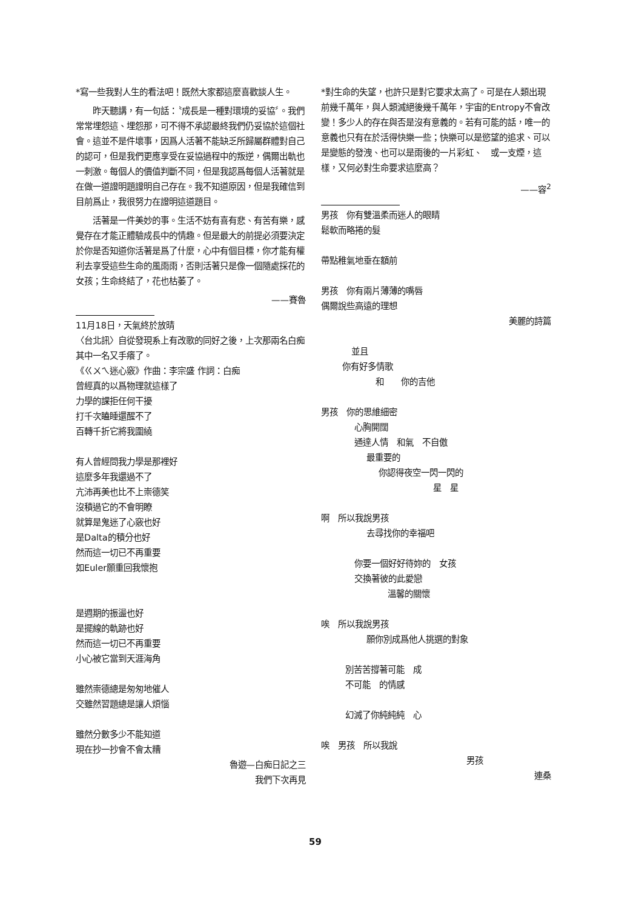*寫一些我對人生的看法吧！既然大家都這麼喜歡談人生。
　　昨天聽講，有一句話：〝成長是一種對環境的妥協〞。我們常常埋怨這、埋怨那，可不得不承認最終我們仍妥協於這個社會。這並不是件壞事，因爲人活著不能缺乏所歸屬群體對自己的認可，但是我們更應享受在妥協過程中的叛逆，偶爾出軌也一刺激。每個人的價值判斷不同，但是我認爲每個人活著就是在做一道證明題證明自己存在。我不知道原因，但是我確信到目前爲止，我很努力在證明這道題目。
　　活著是一件美妙的事。生活不妨有喜有悲、有苦有樂，感覺存在才能正體驗成長中的情趣。但是最大的前提必須要決定於你是否知道你活著是爲了什麼，心中有個目標，你才能有權利去享受這些生命的風雨雨，否則活著只是像一個隨處採花的女孩；生命終結了，花也枯萎了。
——賽魯
11月18日，天氣終於放晴
〈台北訊〉自從發現系上有改歌的同好之後，上次那兩名白痴其中一名又手癢了。
《ㄍㄨㄟ迷心竅》作曲：李宗盛 作詞：白痴
曾經真的以爲物理就這樣了
力學的課拒任何干擾
打千次瞌睡還醒不了
百轉千折它將我圍繞
有人曾經問我力學是那裡好
這麼多年我還過不了
亢沛再美也比不上崇德笑
沒積過它的不會明瞭
就算是鬼迷了心竅也好
是Dalta的積分也好
然而這一切已不再重要
如Euler願重回我懷抱
是週期的振盪也好
是擺線的軌跡也好
然而這一切已不再重要
小心被它當到天涯海角
雖然崇德總是匆匆地催人
交雖然習題總是讓人煩惱
雖然分數多少不能知道
現在抄一抄會不會太糟
魯遊—白痴日記之三
我們下次再見
*對生命的失望，也許只是對它要求太高了。可是在人類出現前幾千萬年，與人類滅絕後幾千萬年，宇宙的Entropy不會改變！多少人的存在與否是沒有意義的。若有可能的話，唯一的意義也只有在於活得快樂一些；快樂可以是慾望的追求、可以是變態的發洩、也可以是雨後的一片彩虹、　或一支煙，這樣，又何必對生命要求這麼高？
——容<sup>2</sup>
男孩　你有雙溫柔而迷人的眼睛
鬆軟而略捲的髮
帶點稚氣地垂在額前
男孩　你有兩片薄薄的嘴唇
偶爾說些高遠的理想
美麗的詩篇
並且
你有好多情歌
和　　你的吉他
男孩　你的思維細密
心胸開闊
通達人情　和氣　不自傲
最重要的
你認得夜空一閃一閃的
星　星
啊　所以我說男孩
去尋找你的幸福吧
你要一個好好待妳的　女孩
交換著彼的此愛戀
溫馨的關懷
唉　所以我說男孩
願你別成爲他人挑選的對象
別苦苦撐著可能　成
不可能　的情感
幻滅了你純純純　心
唉　男孩　所以我說
男孩
連桑
59